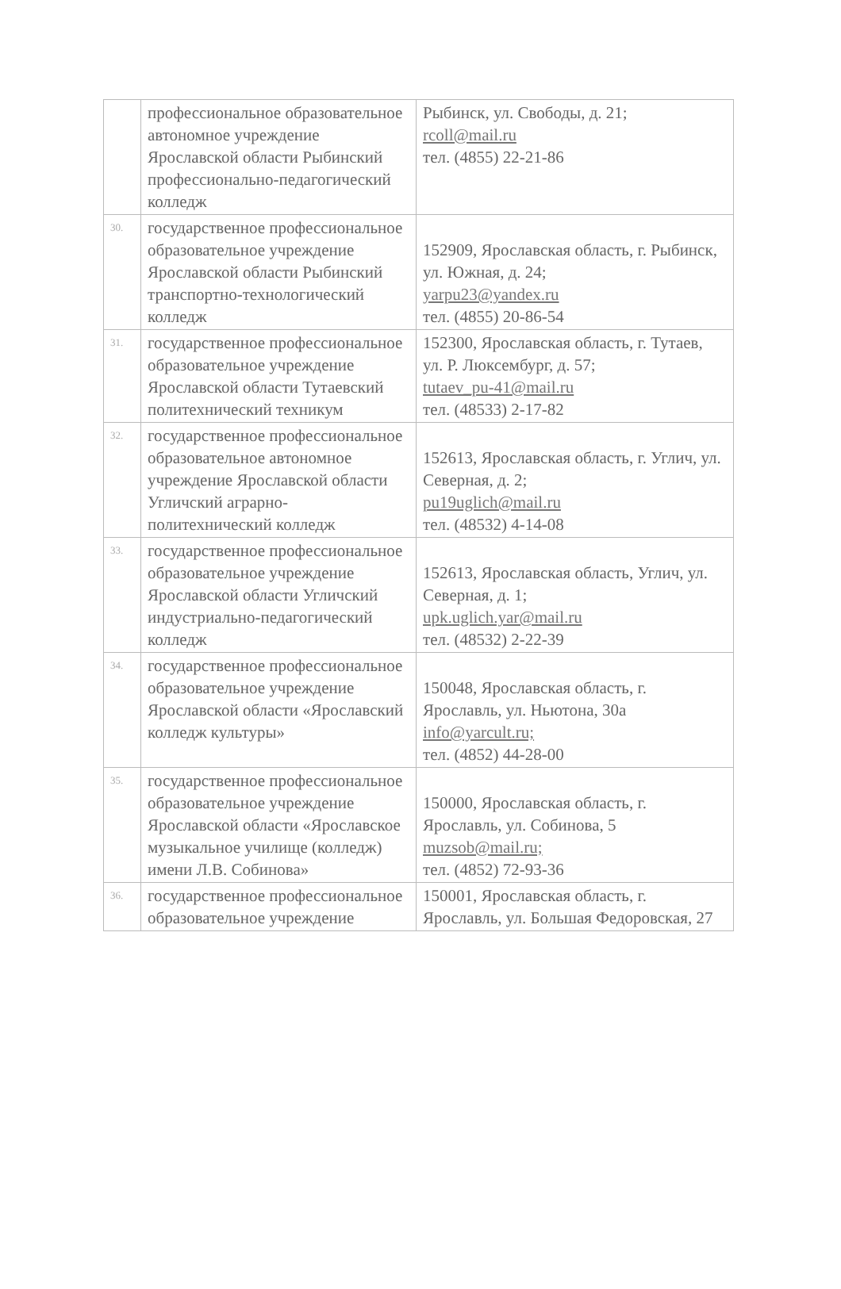| | профессиональное образовательное автономное учреждение Ярославской области Рыбинский профессионально-педагогический колледж | Рыбинск, ул. Свободы, д. 21; rcoll@mail.ru тел. (4855) 22-21-86 |
| 30. | государственное профессиональное образовательное учреждение Ярославской области Рыбинский транспортно-технологический колледж | 152909, Ярославская область, г. Рыбинск, ул. Южная, д. 24; yarpu23@yandex.ru тел. (4855) 20-86-54 |
| 31. | государственное профессиональное образовательное учреждение Ярославской области Тутаевский политехнический техникум | 152300, Ярославская область, г. Тутаев, ул. Р. Люксембург, д. 57; tutaev_pu-41@mail.ru тел. (48533) 2-17-82 |
| 32. | государственное профессиональное образовательное автономное учреждение Ярославской области Угличский аграрно-политехнический колледж | 152613, Ярославская область, г. Углич, ул. Северная, д. 2; pu19uglich@mail.ru тел. (48532) 4-14-08 |
| 33. | государственное профессиональное образовательное учреждение Ярославской области Угличский индустриально-педагогический колледж | 152613, Ярославская область, Углич, ул. Северная, д. 1; upk.uglich.yar@mail.ru тел. (48532) 2-22-39 |
| 34. | государственное профессиональное образовательное учреждение Ярославской области «Ярославский колледж культуры» | 150048, Ярославская область, г. Ярославль, ул. Ньютона, 30а info@yarcult.ru; тел. (4852) 44-28-00 |
| 35. | государственное профессиональное образовательное учреждение Ярославской области «Ярославское музыкальное училище (колледж) имени Л.В. Собинова» | 150000, Ярославская область, г. Ярославль, ул. Собинова, 5 muzsob@mail.ru; тел. (4852) 72-93-36 |
| 36. | государственное профессиональное образовательное учреждение | 150001, Ярославская область, г. Ярославль, ул. Большая Федоровская, 27 |